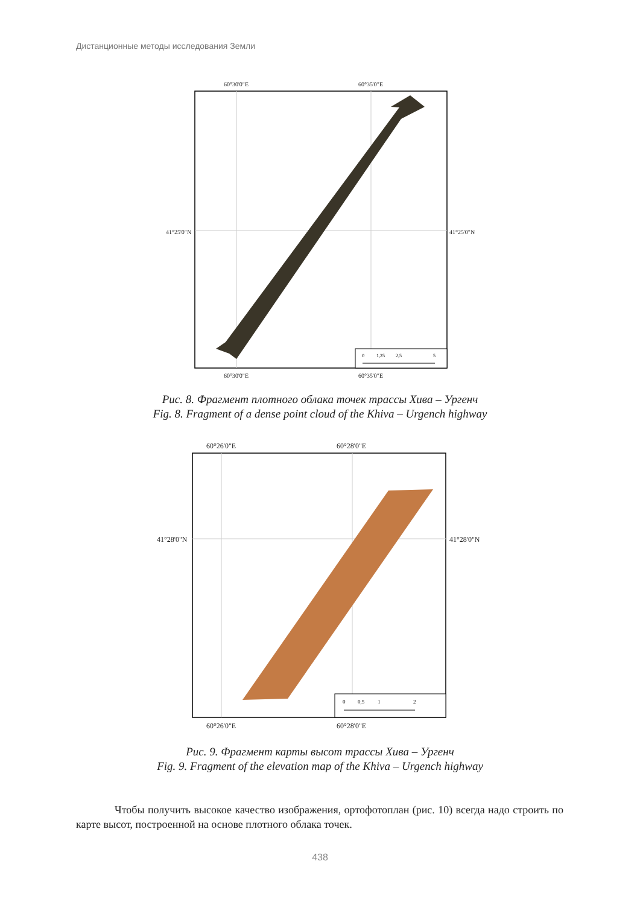Дистанционные методы исследования Земли
60°30'0"E 60°35'0"E
41°25'0"N 41°25'0"N
0
1,25
2,5
5
60°30'0"E 60°35'0"E
Рис. 8. Фрагмент плотного облака точек трассы Хива – Ургенч
Fig. 8. Fragment of a dense point cloud of the Khiva – Urgench highway
60°26'0"E 60°28'0"E
41°28'0"N 41°28'0"N
0
0,5
1
2
60°26'0"E 60°28'0"E
Рис. 9. Фрагмент карты высот трассы Хива – Ургенч
Fig. 9. Fragment of the elevation map of the Khiva – Urgench highway
Чтобы получить высокое качество изображения, ортофотоплан (рис. 10) всегда надо строить по карте высот, построенной на основе плотного облака точек.
438